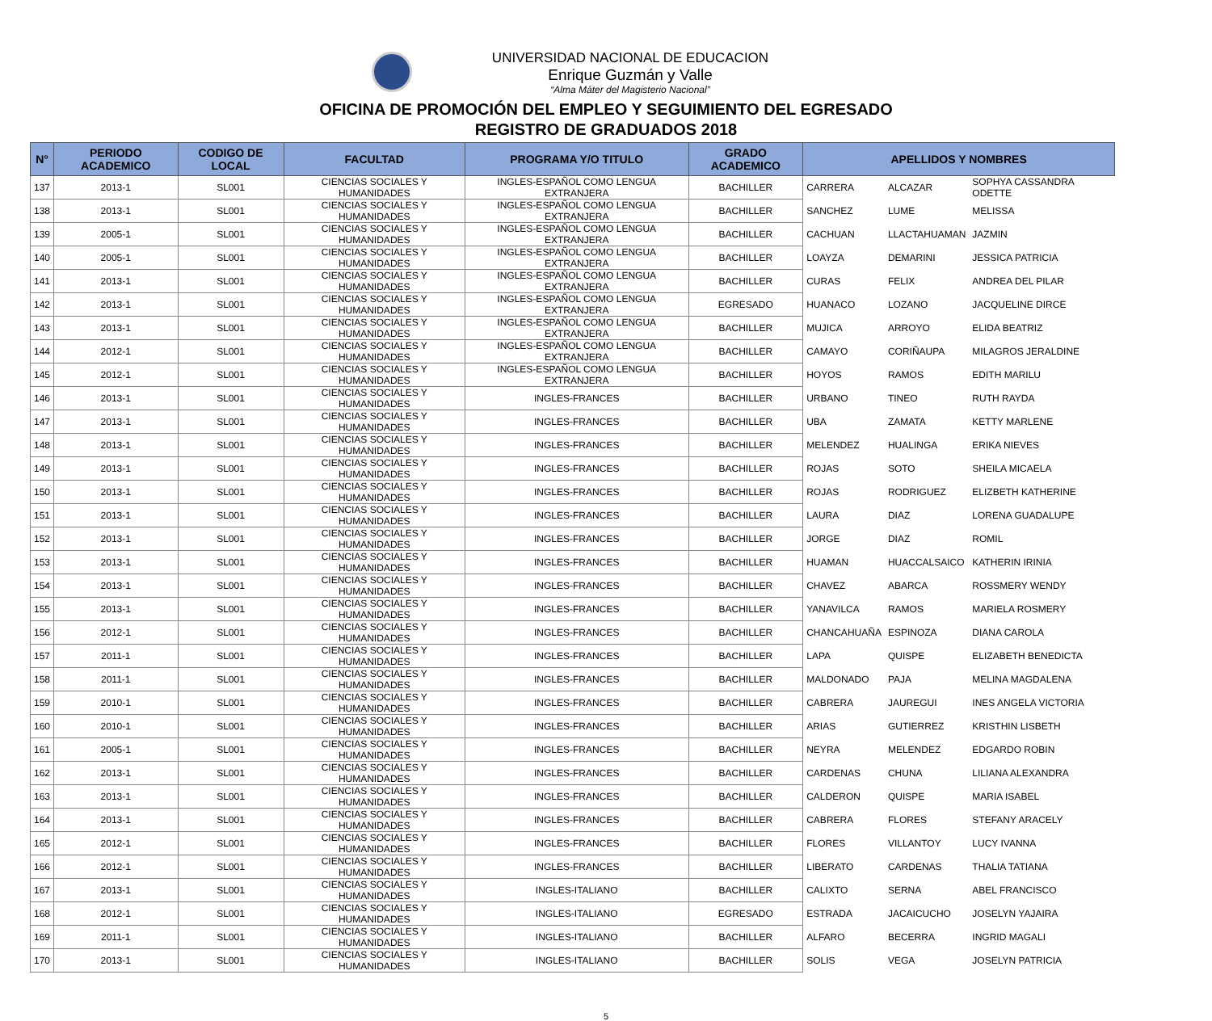UNIVERSIDAD NACIONAL DE EDUCACION
Enrique Guzmán y Valle
“Alma Máter del Magisterio Nacional”
OFICINA DE PROMOCIÓN DEL EMPLEO Y SEGUIMIENTO DEL EGRESADO
REGISTRO DE GRADUADOS 2018
| N° | PERIODO ACADEMICO | CODIGO DE LOCAL | FACULTAD | PROGRAMA Y/O TITULO | GRADO ACADEMICO | APELLIDOS Y NOMBRES | | |
| --- | --- | --- | --- | --- | --- | --- | --- | --- |
| 137 | 2013-1 | SL001 | CIENCIAS SOCIALES Y HUMANIDADES | INGLES-ESPAÑOL COMO LENGUA EXTRANJERA | BACHILLER | CARRERA | ALCAZAR | SOPHYA CASSANDRA ODETTE |
| 138 | 2013-1 | SL001 | CIENCIAS SOCIALES Y HUMANIDADES | INGLES-ESPAÑOL COMO LENGUA EXTRANJERA | BACHILLER | SANCHEZ | LUME | MELISSA |
| 139 | 2005-1 | SL001 | CIENCIAS SOCIALES Y HUMANIDADES | INGLES-ESPAÑOL COMO LENGUA EXTRANJERA | BACHILLER | CACHUAN | LLACTAHUAMAN | JAZMIN |
| 140 | 2005-1 | SL001 | CIENCIAS SOCIALES Y HUMANIDADES | INGLES-ESPAÑOL COMO LENGUA EXTRANJERA | BACHILLER | LOAYZA | DEMARINI | JESSICA PATRICIA |
| 141 | 2013-1 | SL001 | CIENCIAS SOCIALES Y HUMANIDADES | INGLES-ESPAÑOL COMO LENGUA EXTRANJERA | BACHILLER | CURAS | FELIX | ANDREA DEL PILAR |
| 142 | 2013-1 | SL001 | CIENCIAS SOCIALES Y HUMANIDADES | INGLES-ESPAÑOL COMO LENGUA EXTRANJERA | EGRESADO | HUANACO | LOZANO | JACQUELINE DIRCE |
| 143 | 2013-1 | SL001 | CIENCIAS SOCIALES Y HUMANIDADES | INGLES-ESPAÑOL COMO LENGUA EXTRANJERA | BACHILLER | MUJICA | ARROYO | ELIDA BEATRIZ |
| 144 | 2012-1 | SL001 | CIENCIAS SOCIALES Y HUMANIDADES | INGLES-ESPAÑOL COMO LENGUA EXTRANJERA | BACHILLER | CAMAYO | CORIÑAUPA | MILAGROS JERALDINE |
| 145 | 2012-1 | SL001 | CIENCIAS SOCIALES Y HUMANIDADES | INGLES-ESPAÑOL COMO LENGUA EXTRANJERA | BACHILLER | HOYOS | RAMOS | EDITH MARILU |
| 146 | 2013-1 | SL001 | CIENCIAS SOCIALES Y HUMANIDADES | INGLES-FRANCES | BACHILLER | URBANO | TINEO | RUTH RAYDA |
| 147 | 2013-1 | SL001 | CIENCIAS SOCIALES Y HUMANIDADES | INGLES-FRANCES | BACHILLER | UBA | ZAMATA | KETTY MARLENE |
| 148 | 2013-1 | SL001 | CIENCIAS SOCIALES Y HUMANIDADES | INGLES-FRANCES | BACHILLER | MELENDEZ | HUALINGA | ERIKA NIEVES |
| 149 | 2013-1 | SL001 | CIENCIAS SOCIALES Y HUMANIDADES | INGLES-FRANCES | BACHILLER | ROJAS | SOTO | SHEILA MICAELA |
| 150 | 2013-1 | SL001 | CIENCIAS SOCIALES Y HUMANIDADES | INGLES-FRANCES | BACHILLER | ROJAS | RODRIGUEZ | ELIZBETH KATHERINE |
| 151 | 2013-1 | SL001 | CIENCIAS SOCIALES Y HUMANIDADES | INGLES-FRANCES | BACHILLER | LAURA | DIAZ | LORENA GUADALUPE |
| 152 | 2013-1 | SL001 | CIENCIAS SOCIALES Y HUMANIDADES | INGLES-FRANCES | BACHILLER | JORGE | DIAZ | ROMIL |
| 153 | 2013-1 | SL001 | CIENCIAS SOCIALES Y HUMANIDADES | INGLES-FRANCES | BACHILLER | HUAMAN | HUACCALSAICO | KATHERIN IRINIA |
| 154 | 2013-1 | SL001 | CIENCIAS SOCIALES Y HUMANIDADES | INGLES-FRANCES | BACHILLER | CHAVEZ | ABARCA | ROSSMERY WENDY |
| 155 | 2013-1 | SL001 | CIENCIAS SOCIALES Y HUMANIDADES | INGLES-FRANCES | BACHILLER | YANAVILCA | RAMOS | MARIELA ROSMERY |
| 156 | 2012-1 | SL001 | CIENCIAS SOCIALES Y HUMANIDADES | INGLES-FRANCES | BACHILLER | CHANCAHUAÑA | ESPINOZA | DIANA CAROLA |
| 157 | 2011-1 | SL001 | CIENCIAS SOCIALES Y HUMANIDADES | INGLES-FRANCES | BACHILLER | LAPA | QUISPE | ELIZABETH BENEDICTA |
| 158 | 2011-1 | SL001 | CIENCIAS SOCIALES Y HUMANIDADES | INGLES-FRANCES | BACHILLER | MALDONADO | PAJA | MELINA MAGDALENA |
| 159 | 2010-1 | SL001 | CIENCIAS SOCIALES Y HUMANIDADES | INGLES-FRANCES | BACHILLER | CABRERA | JAUREGUI | INES ANGELA VICTORIA |
| 160 | 2010-1 | SL001 | CIENCIAS SOCIALES Y HUMANIDADES | INGLES-FRANCES | BACHILLER | ARIAS | GUTIERREZ | KRISTHIN LISBETH |
| 161 | 2005-1 | SL001 | CIENCIAS SOCIALES Y HUMANIDADES | INGLES-FRANCES | BACHILLER | NEYRA | MELENDEZ | EDGARDO ROBIN |
| 162 | 2013-1 | SL001 | CIENCIAS SOCIALES Y HUMANIDADES | INGLES-FRANCES | BACHILLER | CARDENAS | CHUNA | LILIANA ALEXANDRA |
| 163 | 2013-1 | SL001 | CIENCIAS SOCIALES Y HUMANIDADES | INGLES-FRANCES | BACHILLER | CALDERON | QUISPE | MARIA ISABEL |
| 164 | 2013-1 | SL001 | CIENCIAS SOCIALES Y HUMANIDADES | INGLES-FRANCES | BACHILLER | CABRERA | FLORES | STEFANY ARACELY |
| 165 | 2012-1 | SL001 | CIENCIAS SOCIALES Y HUMANIDADES | INGLES-FRANCES | BACHILLER | FLORES | VILLANTOY | LUCY IVANNA |
| 166 | 2012-1 | SL001 | CIENCIAS SOCIALES Y HUMANIDADES | INGLES-FRANCES | BACHILLER | LIBERATO | CARDENAS | THALIA TATIANA |
| 167 | 2013-1 | SL001 | CIENCIAS SOCIALES Y HUMANIDADES | INGLES-ITALIANO | BACHILLER | CALIXTO | SERNA | ABEL FRANCISCO |
| 168 | 2012-1 | SL001 | CIENCIAS SOCIALES Y HUMANIDADES | INGLES-ITALIANO | EGRESADO | ESTRADA | JACAICUCHO | JOSELYN YAJAIRA |
| 169 | 2011-1 | SL001 | CIENCIAS SOCIALES Y HUMANIDADES | INGLES-ITALIANO | BACHILLER | ALFARO | BECERRA | INGRID MAGALI |
| 170 | 2013-1 | SL001 | CIENCIAS SOCIALES Y HUMANIDADES | INGLES-ITALIANO | BACHILLER | SOLIS | VEGA | JOSELYN PATRICIA |
5